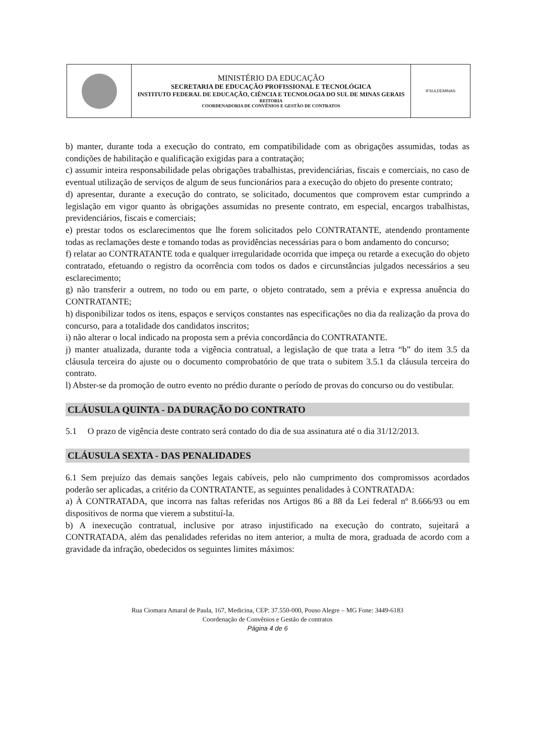| | MINISTÉRIO DA EDUCAÇÃO SECRETARIA DE EDUCAÇÃO PROFISSIONAL E TECNOLÓGICA INSTITUTO FEDERAL DE EDUCAÇÃO, CIÊNCIA E TECNOLOGIA DO SUL DE MINAS GERAIS REITORIA COORDENADORIA DE CONVÊNIOS E GESTÃO DE CONTRATOS | IFSULDEMINAS |
b) manter, durante toda a execução do contrato, em compatibilidade com as obrigações assumidas, todas as condições de habilitação e qualificação exigidas para a contratação;
c) assumir inteira responsabilidade pelas obrigações trabalhistas, previdenciárias, fiscais e comerciais, no caso de eventual utilização de serviços de algum de seus funcionários para a execução do objeto do presente contrato;
d) apresentar, durante a execução do contrato, se solicitado, documentos que comprovem estar cumprindo a legislação em vigor quanto às obrigações assumidas no presente contrato, em especial, encargos trabalhistas, previdenciários, fiscais e comerciais;
e) prestar todos os esclarecimentos que lhe forem solicitados pelo CONTRATANTE, atendendo prontamente todas as reclamações deste e tomando todas as providências necessárias para o bom andamento do concurso;
f) relatar ao CONTRATANTE toda e qualquer irregularidade ocorrida que impeça ou retarde a execução do objeto contratado, efetuando o registro da ocorrência com todos os dados e circunstâncias julgados necessários a seu esclarecimento;
g) não transferir a outrem, no todo ou em parte, o objeto contratado, sem a prévia e expressa anuência do CONTRATANTE;
h) disponibilizar todos os itens, espaços e serviços constantes nas especificações no dia da realização da prova do concurso, para a totalidade dos candidatos inscritos;
i) não alterar o local indicado na proposta sem a prévia concordância do CONTRATANTE.
j) manter atualizada, durante toda a vigência contratual, a legislação de que trata a letra “b” do item 3.5 da cláusula terceira do ajuste ou o documento comprobatório de que trata o subitem 3.5.1 da cláusula terceira do contrato.
l) Abster-se da promoção de outro evento no prédio durante o período de provas do concurso ou do vestibular.
CLÁUSULA QUINTA - DA DURAÇÃO DO CONTRATO
5.1 O prazo de vigência deste contrato será contado do dia de sua assinatura até o dia 31/12/2013.
CLÁUSULA SEXTA - DAS PENALIDADES
6.1 Sem prejuízo das demais sanções legais cabíveis, pelo não cumprimento dos compromissos acordados poderão ser aplicadas, a critério da CONTRATANTE, as seguintes penalidades à CONTRATADA:
a) À CONTRATADA, que incorra nas faltas referidas nos Artigos 86 a 88 da Lei federal nº 8.666/93 ou em dispositivos de norma que vierem a substituí-la.
b) A inexecução contratual, inclusive por atraso injustificado na execução do contrato, sujeitará a CONTRATADA, além das penalidades referidas no item anterior, a multa de mora, graduada de acordo com a gravidade da infração, obedecidos os seguintes limites máximos:
Rua Ciomara Amaral de Paula, 167, Medicina, CEP: 37.550-000, Pouso Alegre – MG Fone: 3449-6183
Coordenação de Convênios e Gestão de contratos
Página 4 de 6